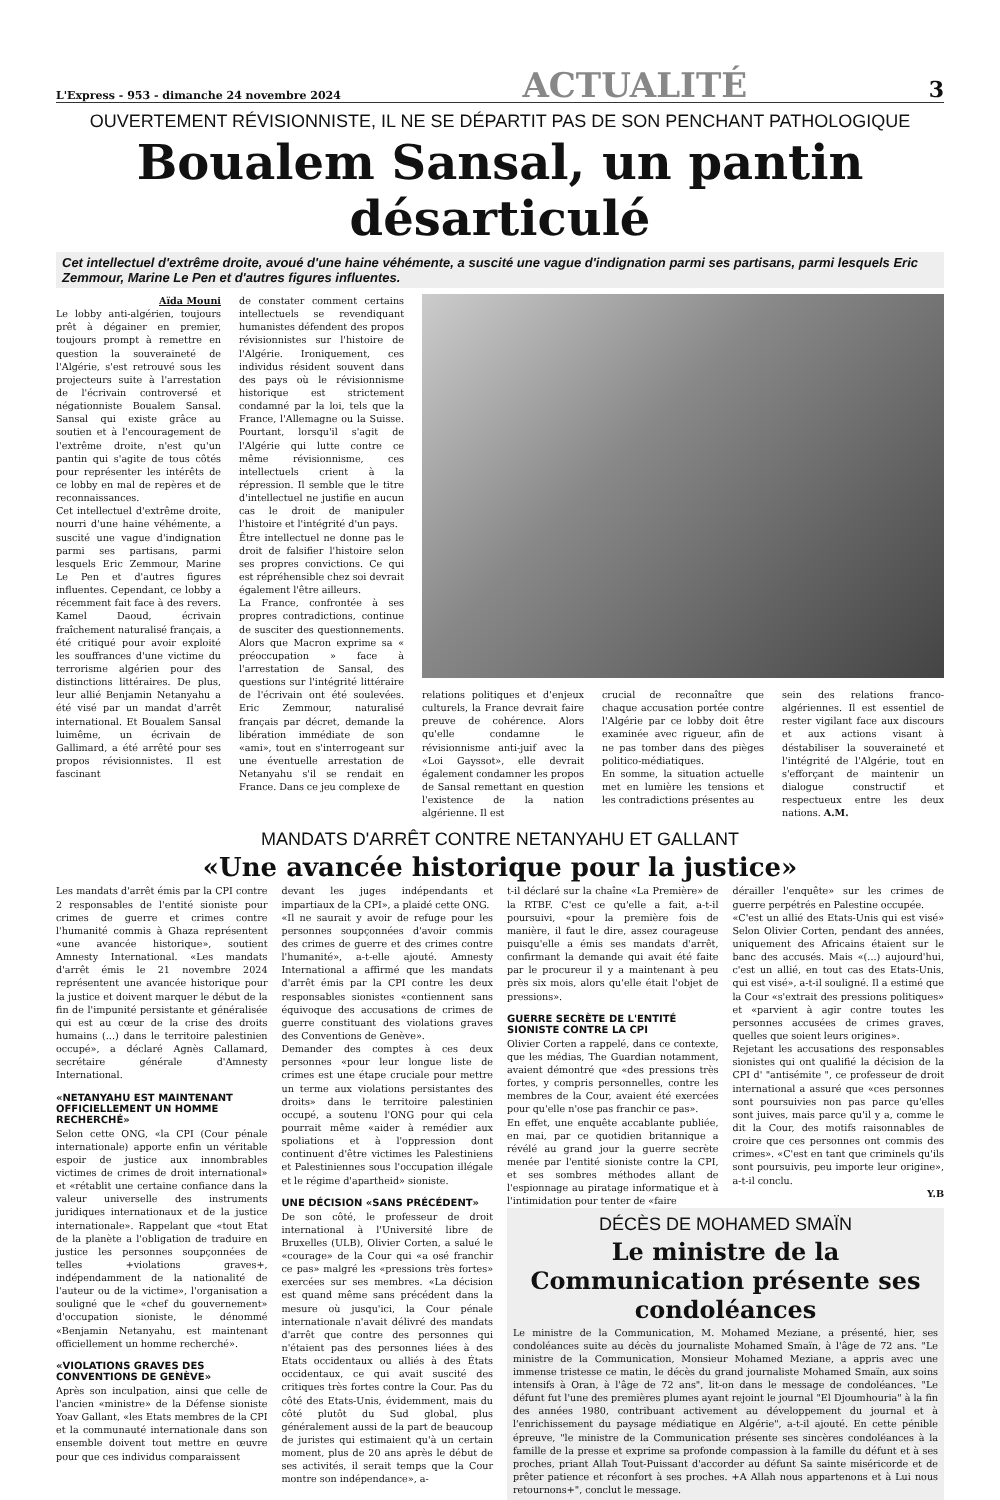L'Express - 953 - dimanche 24 novembre 2024 ACTUALITÉ 3
OUVERTEMENT RÉVISIONNISTE, IL NE SE DÉPARTIT PAS DE SON PENCHANT PATHOLOGIQUE
Boualem Sansal, un pantin désarticulé
Cet intellectuel d'extrême droite, avoué d'une haine véhémente, a suscité une vague d'indignation parmi ses partisans, parmi lesquels Eric Zemmour, Marine Le Pen et d'autres figures influentes.
Aïda Mouni
Le lobby anti-algérien, toujours prêt à dégainer en premier, toujours prompt à remettre en question la souveraineté de l'Algérie, s'est retrouvé sous les projecteurs suite à l'arrestation de l'écrivain controversé et négationniste Boualem Sansal. Sansal qui existe grâce au soutien et à l'encouragement de l'extrême droite, n'est qu'un pantin qui s'agite de tous côtés pour représenter les intérêts de ce lobby en mal de repères et de reconnaissances.
Cet intellectuel d'extrême droite, nourri d'une haine véhémente, a suscité une vague d'indignation parmi ses partisans, parmi lesquels Eric Zemmour, Marine Le Pen et d'autres figures influentes. Cependant, ce lobby a récemment fait face à des revers. Kamel Daoud, écrivain fraîchement naturalisé français, a été critiqué pour avoir exploité les souffrances d'une victime du terrorisme algérien pour des distinctions littéraires. De plus, leur allié Benjamin Netanyahu a été visé par un mandat d'arrêt international. Et Boualem Sansal luimême, un écrivain de Gallimard, a été arrêté pour ses propos révisionnistes. Il est fascinant
de constater comment certains intellectuels se revendiquant humanistes défendent des propos révisionnistes sur l'histoire de l'Algérie. Ironiquement, ces individus résident souvent dans des pays où le révisionnisme historique est strictement condamné par la loi, tels que la France, l'Allemagne ou la Suisse. Pourtant, lorsqu'il s'agit de l'Algérie qui lutte contre ce même révisionnisme, ces intellectuels crient à la répression. Il semble que le titre d'intellectuel ne justifie en aucun cas le droit de manipuler l'histoire et l'intégrité d'un pays.
Être intellectuel ne donne pas le droit de falsifier l'histoire selon ses propres convictions. Ce qui est répréhensible chez soi devrait également l'être ailleurs.
La France, confrontée à ses propres contradictions, continue de susciter des questionnements. Alors que Macron exprime sa « préoccupation » face à l'arrestation de Sansal, des questions sur l'intégrité littéraire de l'écrivain ont été soulevées. Eric Zemmour, naturalisé français par décret, demande la libération immédiate de son «ami», tout en s'interrogeant sur une éventuelle arrestation de Netanyahu s'il se rendait en France. Dans ce jeu complexe de
relations politiques et d'enjeux culturels, la France devrait faire preuve de cohérence. Alors qu'elle condamne le révisionnisme anti-juif avec la «Loi Gayssot», elle devrait également condamner les propos de Sansal remettant en question l'existence de la nation algérienne. Il est
crucial de reconnaître que chaque accusation portée contre l'Algérie par ce lobby doit être examinée avec rigueur, afin de ne pas tomber dans des pièges politico-médiatiques.
En somme, la situation actuelle met en lumière les tensions et les contradictions présentes au
sein des relations franco-algériennes. Il est essentiel de rester vigilant face aux discours et aux actions visant à déstabiliser la souveraineté et l'intégrité de l'Algérie, tout en s'efforçant de maintenir un dialogue constructif et respectueux entre les deux nations. A.M.
MANDATS D'ARRÊT CONTRE NETANYAHU ET GALLANT
«Une avancée historique pour la justice»
Les mandats d'arrêt émis par la CPI contre 2 responsables de l'entité sioniste pour crimes de guerre et crimes contre l'humanité commis à Ghaza représentent «une avancée historique», soutient Amnesty International. «Les mandats d'arrêt émis le 21 novembre 2024 représentent une avancée historique pour la justice et doivent marquer le début de la fin de l'impunité persistante et généralisée qui est au cœur de la crise des droits humains (...) dans le territoire palestinien occupé», a déclaré Agnès Callamard, secrétaire générale d'Amnesty International.
«NETANYAHU EST MAINTENANT OFFICIELLEMENT UN HOMME RECHERCHÉ»
Selon cette ONG, «la CPI (Cour pénale internationale) apporte enfin un véritable espoir de justice aux innombrables victimes de crimes de droit international» et «rétablit une certaine confiance dans la valeur universelle des instruments juridiques internationaux et de la justice internationale». Rappelant que «tout Etat de la planète a l'obligation de traduire en justice les personnes soupçonnées de telles +violations graves+, indépendamment de la nationalité de l'auteur ou de la victime», l'organisation a souligné que le «chef du gouvernement» d'occupation sioniste, le dénommé «Benjamin Netanyahu, est maintenant officiellement un homme recherché».
«VIOLATIONS GRAVES DES CONVENTIONS DE GENÈVE»
Après son inculpation, ainsi que celle de l'ancien «ministre» de la Défense sioniste Yoav Gallant, «les Etats membres de la CPI et la communauté internationale dans son ensemble doivent tout mettre en œuvre pour que ces individus comparaissent
devant les juges indépendants et impartiaux de la CPI», a plaidé cette ONG.
«Il ne saurait y avoir de refuge pour les personnes soupçonnées d'avoir commis des crimes de guerre et des crimes contre l'humanité», a-t-elle ajouté. Amnesty International a affirmé que les mandats d'arrêt émis par la CPI contre les deux responsables sionistes «contiennent sans équivoque des accusations de crimes de guerre constituant des violations graves des Conventions de Genève».
Demander des comptes à ces deux personnes «pour leur longue liste de crimes est une étape cruciale pour mettre un terme aux violations persistantes des droits» dans le territoire palestinien occupé, a soutenu l'ONG pour qui cela pourrait même «aider à remédier aux spoliations et à l'oppression dont continuent d'être victimes les Palestiniens et Palestiniennes sous l'occupation illégale et le régime d'apartheid» sioniste.
UNE DÉCISION «SANS PRÉCÉDENT»
De son côté, le professeur de droit international à l'Université libre de Bruxelles (ULB), Olivier Corten, a salué le «courage» de la Cour qui «a osé franchir ce pas» malgré les «pressions très fortes» exercées sur ses membres. «La décision est quand même sans précédent dans la mesure où jusqu'ici, la Cour pénale internationale n'avait délivré des mandats d'arrêt que contre des personnes qui n'étaient pas des personnes liées à des Etats occidentaux ou alliés à des États occidentaux, ce qui avait suscité des critiques très fortes contre la Cour. Pas du côté des Etats-Unis, évidemment, mais du côté plutôt du Sud global, plus généralement aussi de la part de beaucoup de juristes qui estimaient qu'à un certain moment, plus de 20 ans après le début de ses activités, il serait temps que la Cour montre son indépendance», a-
t-il déclaré sur la chaîne «La Première» de la RTBF. C'est ce qu'elle a fait, a-t-il poursuivi, «pour la première fois de manière, il faut le dire, assez courageuse puisqu'elle a émis ses mandats d'arrêt, confirmant la demande qui avait été faite par le procureur il y a maintenant à peu près six mois, alors qu'elle était l'objet de pressions».
GUERRE SECRÈTE DE L'ENTITÉ SIONISTE CONTRE LA CPI
Olivier Corten a rappelé, dans ce contexte, que les médias, The Guardian notamment, avaient démontré que «des pressions très fortes, y compris personnelles, contre les membres de la Cour, avaient été exercées pour qu'elle n'ose pas franchir ce pas».
En effet, une enquête accablante publiée, en mai, par ce quotidien britannique a révélé au grand jour la guerre secrète menée par l'entité sioniste contre la CPI, et ses sombres méthodes allant de l'espionnage au piratage informatique et à l'intimidation pour tenter de «faire
dérailler l'enquête» sur les crimes de guerre perpétrés en Palestine occupée.
«C'est un allié des Etats-Unis qui est visé» Selon Olivier Corten, pendant des années, uniquement des Africains étaient sur le banc des accusés. Mais «(...) aujourd'hui, c'est un allié, en tout cas des Etats-Unis, qui est visé», a-t-il souligné. Il a estimé que la Cour «s'extrait des pressions politiques» et «parvient à agir contre toutes les personnes accusées de crimes graves, quelles que soient leurs origines».
Rejetant les accusations des responsables sionistes qui ont qualifié la décision de la CPI d' "antisémite ", ce professeur de droit international a assuré que «ces personnes sont poursuivies non pas parce qu'elles sont juives, mais parce qu'il y a, comme le dit la Cour, des motifs raisonnables de croire que ces personnes ont commis des crimes». «C'est en tant que criminels qu'ils sont poursuivis, peu importe leur origine», a-t-il conclu.
Y.B
DÉCÈS DE MOHAMED SMAÏN
Le ministre de la Communication présente ses condoléances
Le ministre de la Communication, M. Mohamed Meziane, a présenté, hier, ses condoléances suite au décès du journaliste Mohamed Smaïn, à l'âge de 72 ans. "Le ministre de la Communication, Monsieur Mohamed Meziane, a appris avec une immense tristesse ce matin, le décès du grand journaliste Mohamed Smaïn, aux soins intensifs à Oran, à l'âge de 72 ans", lit-on dans le message de condoléances. "Le défunt fut l'une des premières plumes ayant rejoint le journal "El Djoumhouria" à la fin des années 1980, contribuant activement au développement du journal et à l'enrichissement du paysage médiatique en Algérie", a-t-il ajouté. En cette pénible épreuve, "le ministre de la Communication présente ses sincères condoléances à la famille de la presse et exprime sa profonde compassion à la famille du défunt et à ses proches, priant Allah Tout-Puissant d'accorder au défunt Sa sainte miséricorde et de prêter patience et réconfort à ses proches. +A Allah nous appartenons et à Lui nous retournons+", conclut le message.